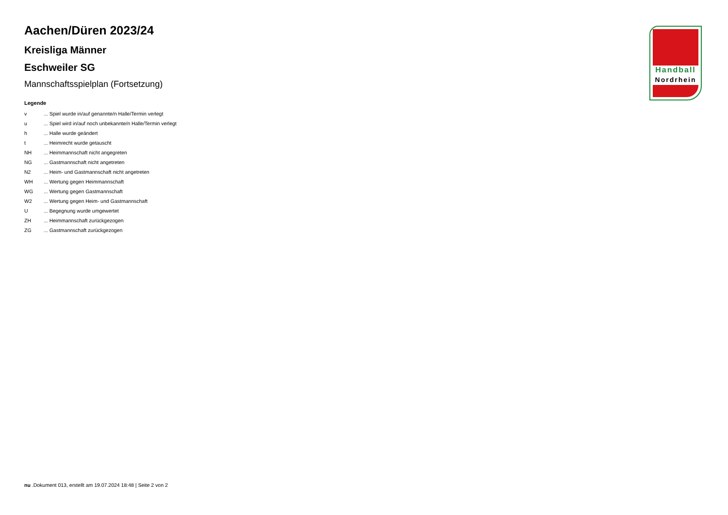Aachen/Düren 2023/24
Kreisliga Männer
Eschweiler SG
Mannschaftsspielplan (Fortsetzung)
Legende
| v | ... Spiel wurde in/auf genannte/n Halle/Termin verlegt |
| u | ... Spiel wird in/auf noch unbekannte/n Halle/Termin verlegt |
| h | ... Halle wurde geändert |
| t | ... Heimrecht wurde getauscht |
| NH | ... Heimmannschaft nicht angegreten |
| NG | ... Gastmannschaft nicht angetreten |
| N2 | ... Heim- und Gastmannschaft nicht angetreten |
| WH | ... Wertung gegen Heimmannschaft |
| WG | ... Wertung gegen Gastmannschaft |
| W2 | ... Wertung gegen Heim- und Gastmannschaft |
| U | ... Begegnung wurde umgewertet |
| ZH | ... Heimmannschaft zurückgezogen |
| ZG | ... Gastmannschaft zurückgezogen |
Handball
Nordrhein
nu .Dokument 013, erstellt am 19.07.2024 18:48 | Seite 2 von 2